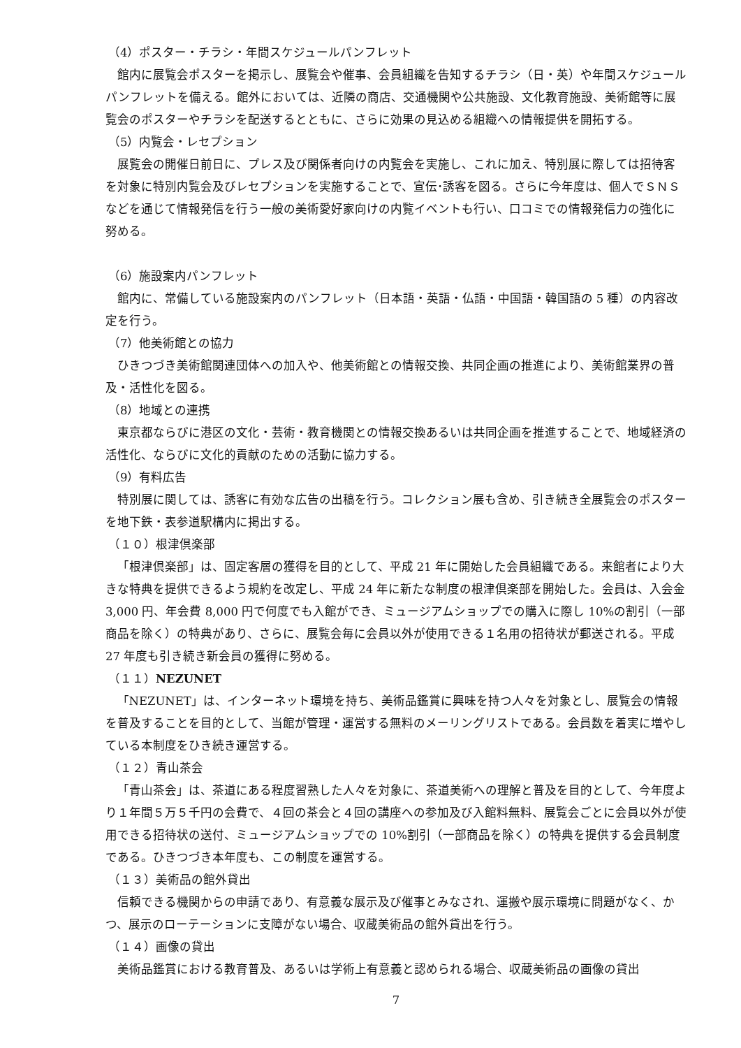（4）ポスター・チラシ・年間スケジュールパンフレット
館内に展覧会ポスターを掲示し、展覧会や催事、会員組織を告知するチラシ（日・英）や年間スケジュールパンフレットを備える。館外においては、近隣の商店、交通機関や公共施設、文化教育施設、美術館等に展覧会のポスターやチラシを配送するとともに、さらに効果の見込める組織への情報提供を開拓する。
（5）内覧会・レセプション
展覧会の開催日前日に、プレス及び関係者向けの内覧会を実施し、これに加え、特別展に際しては招待客を対象に特別内覧会及びレセプションを実施することで、宣伝･誘客を図る。さらに今年度は、個人でＳＮＳなどを通じて情報発信を行う一般の美術愛好家向けの内覧イベントも行い、口コミでの情報発信力の強化に努める。
（6）施設案内パンフレット
館内に、常備している施設案内のパンフレット（日本語・英語・仏語・中国語・韓国語の 5 種）の内容改定を行う。
（7）他美術館との協力
ひきつづき美術館関連団体への加入や、他美術館との情報交換、共同企画の推進により、美術館業界の普及・活性化を図る。
（8）地域との連携
東京都ならびに港区の文化・芸術・教育機関との情報交換あるいは共同企画を推進することで、地域経済の活性化、ならびに文化的貢献のための活動に協力する。
（9）有料広告
特別展に関しては、誘客に有効な広告の出稿を行う。コレクション展も含め、引き続き全展覧会のポスターを地下鉄・表参道駅構内に掲出する。
（１０）根津倶楽部
「根津倶楽部」は、固定客層の獲得を目的として、平成 21 年に開始した会員組織である。来館者により大きな特典を提供できるよう規約を改定し、平成 24 年に新たな制度の根津倶楽部を開始した。会員は、入会金 3,000 円、年会費 8,000 円で何度でも入館ができ、ミュージアムショップでの購入に際し 10%の割引（一部商品を除く）の特典があり、さらに、展覧会毎に会員以外が使用できる１名用の招待状が郵送される。平成 27 年度も引き続き新会員の獲得に努める。
（１１）NEZUNET
「NEZUNET」は、インターネット環境を持ち、美術品鑑賞に興味を持つ人々を対象とし、展覧会の情報を普及することを目的として、当館が管理・運営する無料のメーリングリストである。会員数を着実に増やしている本制度をひき続き運営する。
（１２）青山茶会
「青山茶会」は、茶道にある程度習熟した人々を対象に、茶道美術への理解と普及を目的として、今年度より１年間５万５千円の会費で、４回の茶会と４回の講座への参加及び入館料無料、展覧会ごとに会員以外が使用できる招待状の送付、ミュージアムショップでの 10%割引（一部商品を除く）の特典を提供する会員制度である。ひきつづき本年度も、この制度を運営する。
（１３）美術品の館外貸出
信頼できる機関からの申請であり、有意義な展示及び催事とみなされ、運搬や展示環境に問題がなく、かつ、展示のローテーションに支障がない場合、収蔵美術品の館外貸出を行う。
（１４）画像の貸出
美術品鑑賞における教育普及、あるいは学術上有意義と認められる場合、収蔵美術品の画像の貸出
7